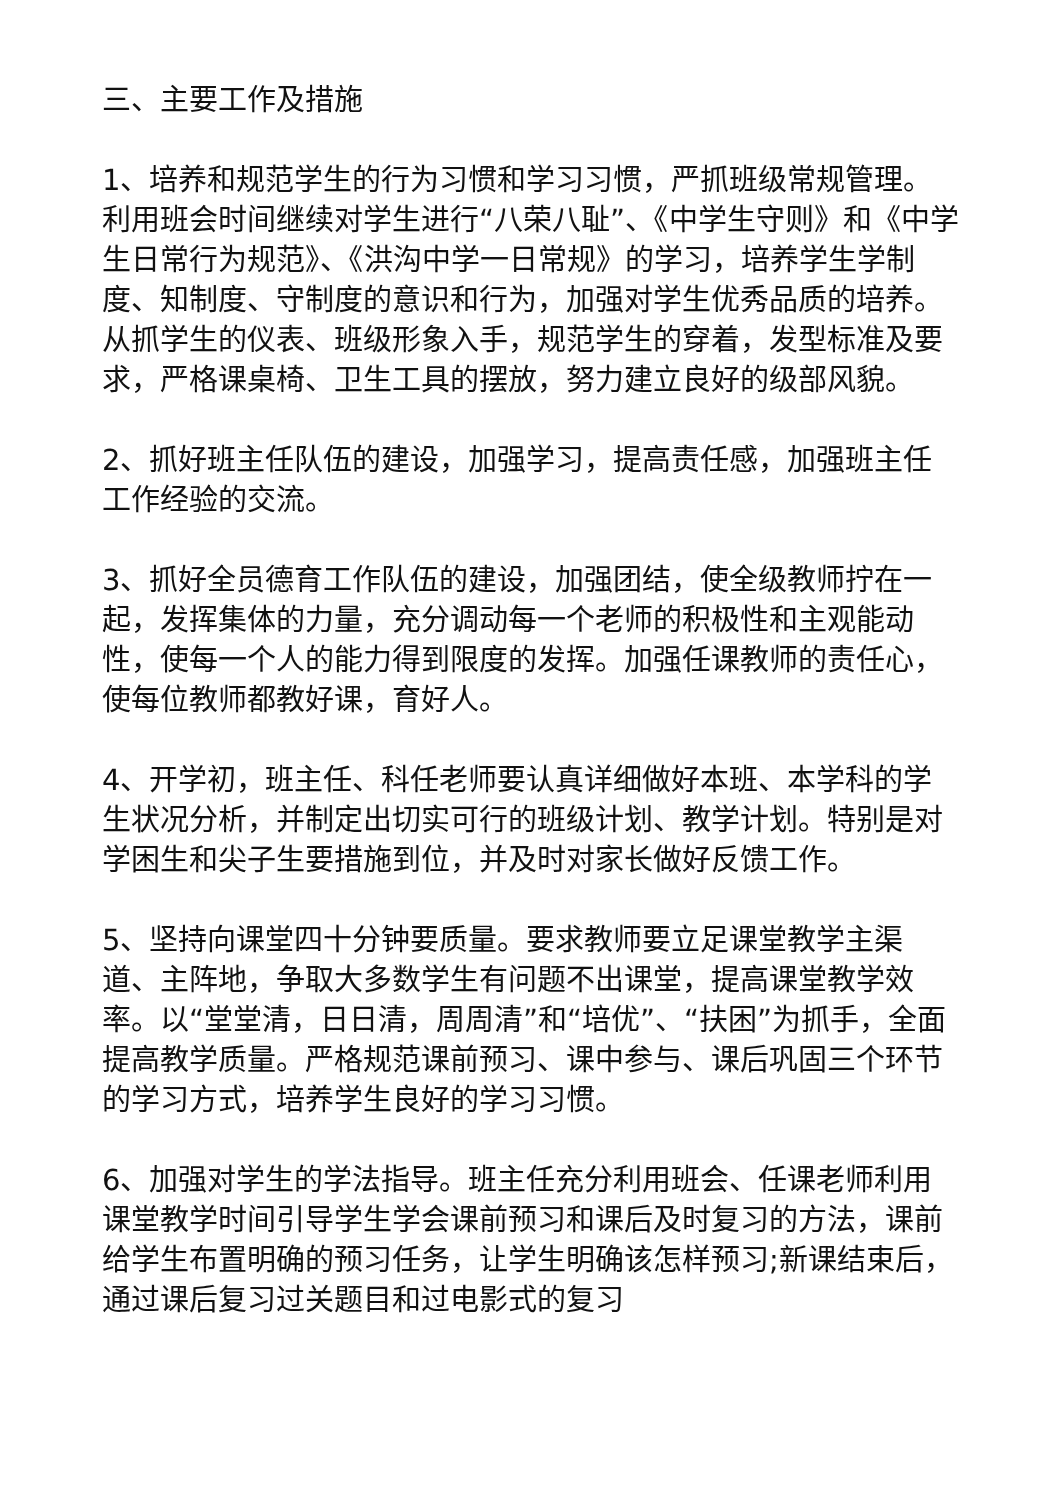三、主要工作及措施
1、培养和规范学生的行为习惯和学习习惯，严抓班级常规管理。利用班会时间继续对学生进行“八荣八耻”、《中学生守则》和《中学生日常行为规范》、《洪沟中学一日常规》的学习，培养学生学制度、知制度、守制度的意识和行为，加强对学生优秀品质的培养。从抓学生的仪表、班级形象入手，规范学生的穿着，发型标准及要求，严格课桌椅、卫生工具的摆放，努力建立良好的级部风貌。
2、抓好班主任队伍的建设，加强学习，提高责任感，加强班主任工作经验的交流。
3、抓好全员德育工作队伍的建设，加强团结，使全级教师拧在一起，发挥集体的力量，充分调动每一个老师的积极性和主观能动性，使每一个人的能力得到限度的发挥。加强任课教师的责任心，使每位教师都教好课，育好人。
4、开学初，班主任、科任老师要认真详细做好本班、本学科的学生状况分析，并制定出切实可行的班级计划、教学计划。特别是对学困生和尖子生要措施到位，并及时对家长做好反馈工作。
5、坚持向课堂四十分钟要质量。要求教师要立足课堂教学主渠道、主阵地，争取大多数学生有问题不出课堂，提高课堂教学效率。以“堂堂清，日日清，周周清”和“培优”、“扶困”为抓手，全面提高教学质量。严格规范课前预习、课中参与、课后巩固三个环节的学习方式，培养学生良好的学习习惯。
6、加强对学生的学法指导。班主任充分利用班会、任课老师利用课堂教学时间引导学生学会课前预习和课后及时复习的方法，课前给学生布置明确的预习任务，让学生明确该怎样预习;新课结束后，通过课后复习过关题目和过电影式的复习